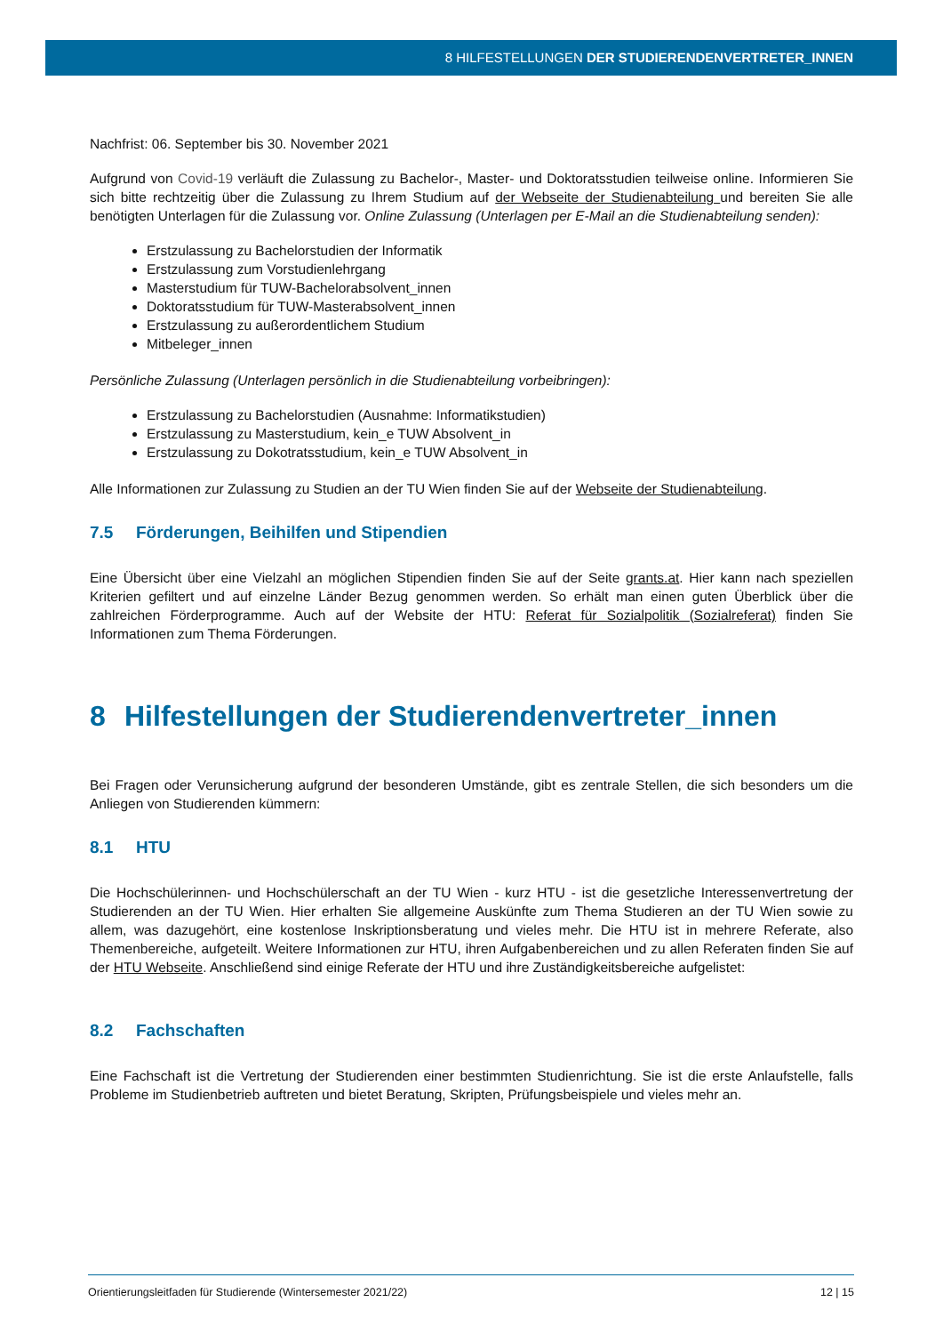8 HILFESTELLUNGEN DER STUDIERENDENVERTRETER_INNEN
Nachfrist: 06. September bis 30. November 2021
Aufgrund von Covid-19 verläuft die Zulassung zu Bachelor-, Master- und Doktoratsstudien teilweise online. Informieren Sie sich bitte rechtzeitig über die Zulassung zu Ihrem Studium auf der Webseite der Studienabteilung und bereiten Sie alle benötigten Unterlagen für die Zulassung vor. Online Zulassung (Unterlagen per E-Mail an die Studienabteilung senden):
Erstzulassung zu Bachelorstudien der Informatik
Erstzulassung zum Vorstudienlehrgang
Masterstudium für TUW-Bachelorabsolvent_innen
Doktoratsstudium für TUW-Masterabsolvent_innen
Erstzulassung zu außerordentlichem Studium
Mitbeleger_innen
Persönliche Zulassung (Unterlagen persönlich in die Studienabteilung vorbeibringen):
Erstzulassung zu Bachelorstudien (Ausnahme: Informatikstudien)
Erstzulassung zu Masterstudium, kein_e TUW Absolvent_in
Erstzulassung zu Dokotratsstudium, kein_e TUW Absolvent_in
Alle Informationen zur Zulassung zu Studien an der TU Wien finden Sie auf der Webseite der Studienabteilung.
7.5 Förderungen, Beihilfen und Stipendien
Eine Übersicht über eine Vielzahl an möglichen Stipendien finden Sie auf der Seite grants.at. Hier kann nach speziellen Kriterien gefiltert und auf einzelne Länder Bezug genommen werden. So erhält man einen guten Überblick über die zahlreichen Förderprogramme. Auch auf der Website der HTU: Referat für Sozialpolitik (Sozialreferat) finden Sie Informationen zum Thema Förderungen.
8 Hilfestellungen der Studierendenvertreter_innen
Bei Fragen oder Verunsicherung aufgrund der besonderen Umstände, gibt es zentrale Stellen, die sich besonders um die Anliegen von Studierenden kümmern:
8.1 HTU
Die Hochschülerinnen- und Hochschülerschaft an der TU Wien - kurz HTU - ist die gesetzliche Interessenvertretung der Studierenden an der TU Wien. Hier erhalten Sie allgemeine Auskünfte zum Thema Studieren an der TU Wien sowie zu allem, was dazugehört, eine kostenlose Inskriptionsberatung und vieles mehr. Die HTU ist in mehrere Referate, also Themenbereiche, aufgeteilt. Weitere Informationen zur HTU, ihren Aufgabenbereichen und zu allen Referaten finden Sie auf der HTU Webseite. Anschließend sind einige Referate der HTU und ihre Zuständigkeitsbereiche aufgelistet:
8.2 Fachschaften
Eine Fachschaft ist die Vertretung der Studierenden einer bestimmten Studienrichtung. Sie ist die erste Anlaufstelle, falls Probleme im Studienbetrieb auftreten und bietet Beratung, Skripten, Prüfungsbeispiele und vieles mehr an.
Orientierungsleitfaden für Studierende (Wintersemester 2021/22) 12 | 15